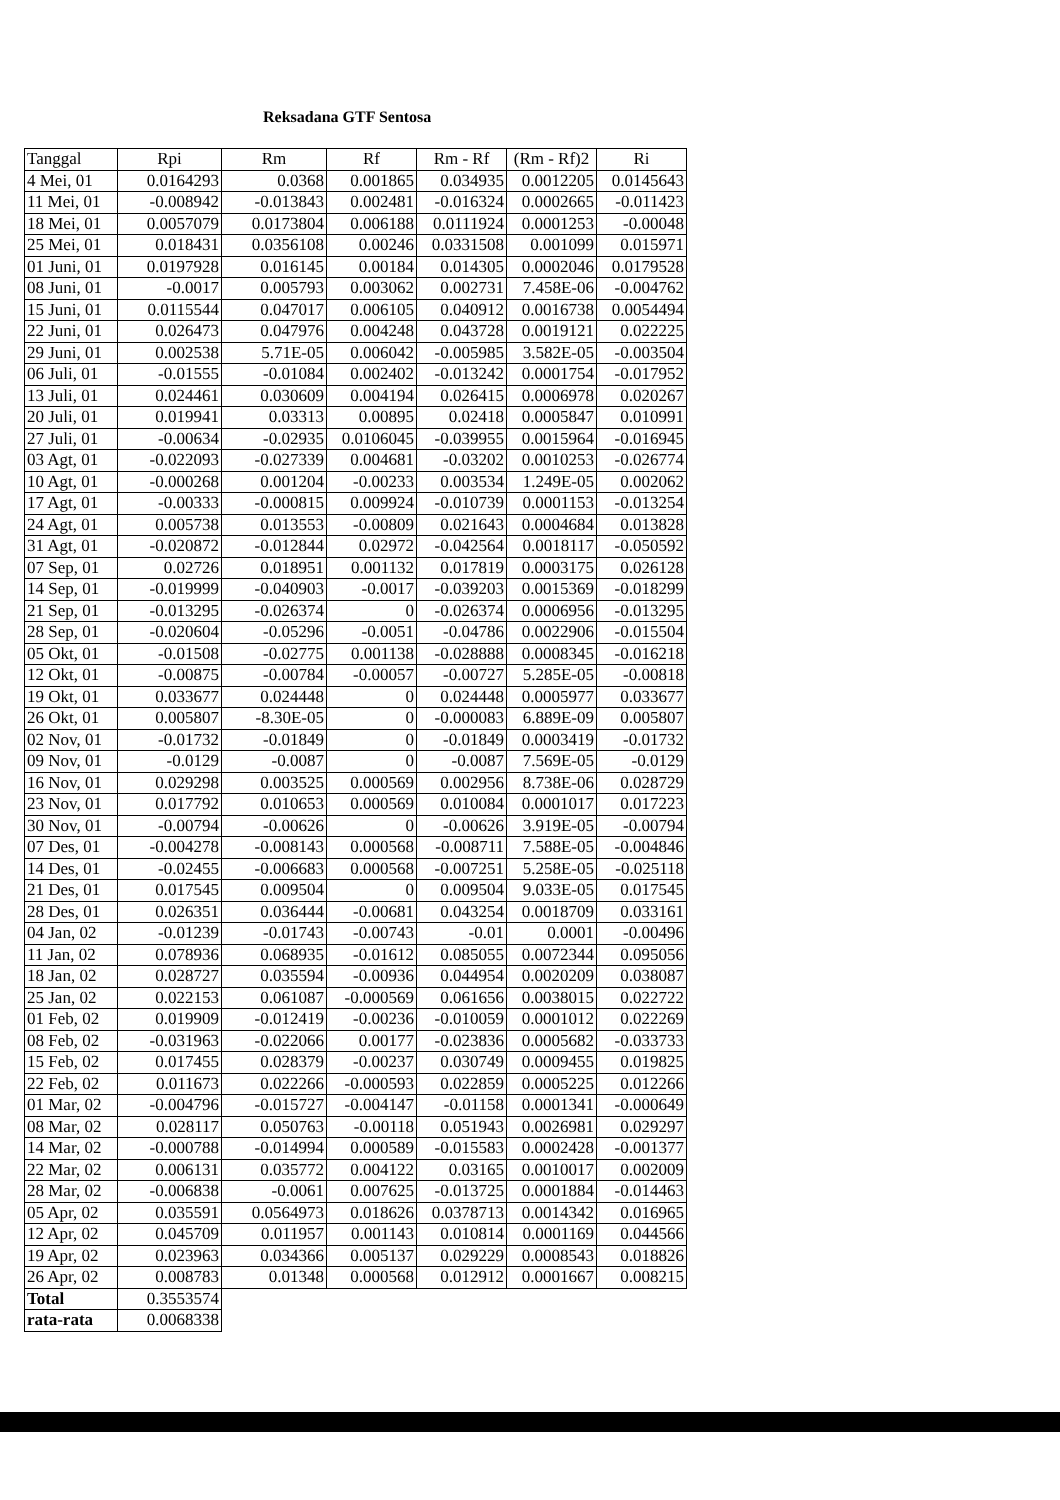Reksadana GTF Sentosa
| Tanggal | Rpi | Rm | Rf | Rm - Rf | (Rm - Rf)2 | Ri |
| --- | --- | --- | --- | --- | --- | --- |
| 4 Mei, 01 | 0.0164293 | 0.0368 | 0.001865 | 0.034935 | 0.0012205 | 0.0145643 |
| 11 Mei, 01 | -0.008942 | -0.013843 | 0.002481 | -0.016324 | 0.0002665 | -0.011423 |
| 18 Mei, 01 | 0.0057079 | 0.0173804 | 0.006188 | 0.0111924 | 0.0001253 | -0.00048 |
| 25 Mei, 01 | 0.018431 | 0.0356108 | 0.00246 | 0.0331508 | 0.001099 | 0.015971 |
| 01 Juni, 01 | 0.0197928 | 0.016145 | 0.00184 | 0.014305 | 0.0002046 | 0.0179528 |
| 08 Juni, 01 | -0.0017 | 0.005793 | 0.003062 | 0.002731 | 7.458E-06 | -0.004762 |
| 15 Juni, 01 | 0.0115544 | 0.047017 | 0.006105 | 0.040912 | 0.0016738 | 0.0054494 |
| 22 Juni, 01 | 0.026473 | 0.047976 | 0.004248 | 0.043728 | 0.0019121 | 0.022225 |
| 29 Juni, 01 | 0.002538 | 5.71E-05 | 0.006042 | -0.005985 | 3.582E-05 | -0.003504 |
| 06 Juli, 01 | -0.01555 | -0.01084 | 0.002402 | -0.013242 | 0.0001754 | -0.017952 |
| 13 Juli, 01 | 0.024461 | 0.030609 | 0.004194 | 0.026415 | 0.0006978 | 0.020267 |
| 20 Juli, 01 | 0.019941 | 0.03313 | 0.00895 | 0.02418 | 0.0005847 | 0.010991 |
| 27 Juli, 01 | -0.00634 | -0.02935 | 0.0106045 | -0.039955 | 0.0015964 | -0.016945 |
| 03 Agt, 01 | -0.022093 | -0.027339 | 0.004681 | -0.03202 | 0.0010253 | -0.026774 |
| 10 Agt, 01 | -0.000268 | 0.001204 | -0.00233 | 0.003534 | 1.249E-05 | 0.002062 |
| 17 Agt, 01 | -0.00333 | -0.000815 | 0.009924 | -0.010739 | 0.0001153 | -0.013254 |
| 24 Agt, 01 | 0.005738 | 0.013553 | -0.00809 | 0.021643 | 0.0004684 | 0.013828 |
| 31 Agt, 01 | -0.020872 | -0.012844 | 0.02972 | -0.042564 | 0.0018117 | -0.050592 |
| 07 Sep, 01 | 0.02726 | 0.018951 | 0.001132 | 0.017819 | 0.0003175 | 0.026128 |
| 14 Sep, 01 | -0.019999 | -0.040903 | -0.0017 | -0.039203 | 0.0015369 | -0.018299 |
| 21 Sep, 01 | -0.013295 | -0.026374 | 0 | -0.026374 | 0.0006956 | -0.013295 |
| 28 Sep, 01 | -0.020604 | -0.05296 | -0.0051 | -0.04786 | 0.0022906 | -0.015504 |
| 05 Okt, 01 | -0.01508 | -0.02775 | 0.001138 | -0.028888 | 0.0008345 | -0.016218 |
| 12 Okt, 01 | -0.00875 | -0.00784 | -0.00057 | -0.00727 | 5.285E-05 | -0.00818 |
| 19 Okt, 01 | 0.033677 | 0.024448 | 0 | 0.024448 | 0.0005977 | 0.033677 |
| 26 Okt, 01 | 0.005807 | -8.30E-05 | 0 | -0.000083 | 6.889E-09 | 0.005807 |
| 02 Nov, 01 | -0.01732 | -0.01849 | 0 | -0.01849 | 0.0003419 | -0.01732 |
| 09 Nov, 01 | -0.0129 | -0.0087 | 0 | -0.0087 | 7.569E-05 | -0.0129 |
| 16 Nov, 01 | 0.029298 | 0.003525 | 0.000569 | 0.002956 | 8.738E-06 | 0.028729 |
| 23 Nov, 01 | 0.017792 | 0.010653 | 0.000569 | 0.010084 | 0.0001017 | 0.017223 |
| 30 Nov, 01 | -0.00794 | -0.00626 | 0 | -0.00626 | 3.919E-05 | -0.00794 |
| 07 Des, 01 | -0.004278 | -0.008143 | 0.000568 | -0.008711 | 7.588E-05 | -0.004846 |
| 14 Des, 01 | -0.02455 | -0.006683 | 0.000568 | -0.007251 | 5.258E-05 | -0.025118 |
| 21 Des, 01 | 0.017545 | 0.009504 | 0 | 0.009504 | 9.033E-05 | 0.017545 |
| 28 Des, 01 | 0.026351 | 0.036444 | -0.00681 | 0.043254 | 0.0018709 | 0.033161 |
| 04 Jan, 02 | -0.01239 | -0.01743 | -0.00743 | -0.01 | 0.0001 | -0.00496 |
| 11 Jan, 02 | 0.078936 | 0.068935 | -0.01612 | 0.085055 | 0.0072344 | 0.095056 |
| 18 Jan, 02 | 0.028727 | 0.035594 | -0.00936 | 0.044954 | 0.0020209 | 0.038087 |
| 25 Jan, 02 | 0.022153 | 0.061087 | -0.000569 | 0.061656 | 0.0038015 | 0.022722 |
| 01 Feb, 02 | 0.019909 | -0.012419 | -0.00236 | -0.010059 | 0.0001012 | 0.022269 |
| 08 Feb, 02 | -0.031963 | -0.022066 | 0.00177 | -0.023836 | 0.0005682 | -0.033733 |
| 15 Feb, 02 | 0.017455 | 0.028379 | -0.00237 | 0.030749 | 0.0009455 | 0.019825 |
| 22 Feb, 02 | 0.011673 | 0.022266 | -0.000593 | 0.022859 | 0.0005225 | 0.012266 |
| 01 Mar, 02 | -0.004796 | -0.015727 | -0.004147 | -0.01158 | 0.0001341 | -0.000649 |
| 08 Mar, 02 | 0.028117 | 0.050763 | -0.00118 | 0.051943 | 0.0026981 | 0.029297 |
| 14 Mar, 02 | -0.000788 | -0.014994 | 0.000589 | -0.015583 | 0.0002428 | -0.001377 |
| 22 Mar, 02 | 0.006131 | 0.035772 | 0.004122 | 0.03165 | 0.0010017 | 0.002009 |
| 28 Mar, 02 | -0.006838 | -0.0061 | 0.007625 | -0.013725 | 0.0001884 | -0.014463 |
| 05 Apr, 02 | 0.035591 | 0.0564973 | 0.018626 | 0.0378713 | 0.0014342 | 0.016965 |
| 12 Apr, 02 | 0.045709 | 0.011957 | 0.001143 | 0.010814 | 0.0001169 | 0.044566 |
| 19 Apr, 02 | 0.023963 | 0.034366 | 0.005137 | 0.029229 | 0.0008543 | 0.018826 |
| 26 Apr, 02 | 0.008783 | 0.01348 | 0.000568 | 0.012912 | 0.0001667 | 0.008215 |
| Total | 0.3553574 | | | | | |
| rata-rata | 0.0068338 | | | | | |